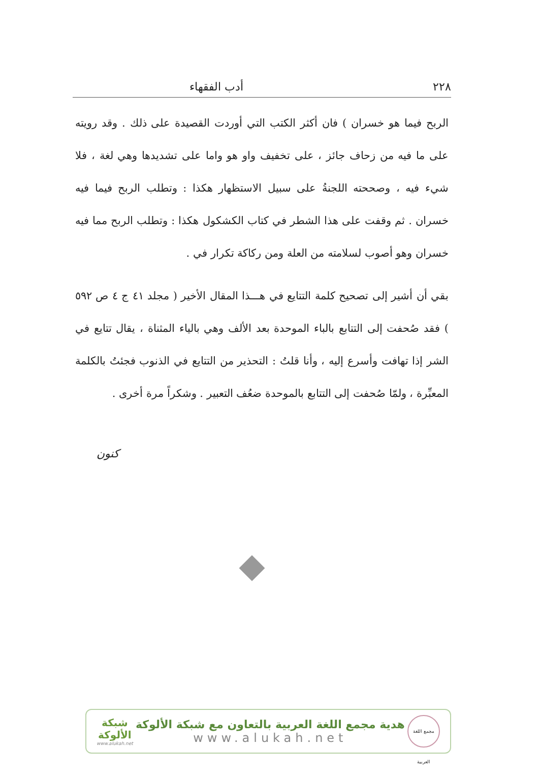٢٢٨ أدب الفقهاء
الربح فيما هو خسران ) فان أكثر الكتب التي أوردت القصيدة على ذلك . وقد رويته على ما فيه من زحاف جائز ، على تخفيف واو هو واما على تشديدها وهي لغة ، فلا شيء فيه ، وصححته اللجنةُ على سبيل الاستظهار هكذا : وتطلب الربح فيما فيه خسران . ثم وقفت على هذا الشطر في كتاب الكشكول هكذا : وتطلب الربح مما فيه خسران وهو أصوب لسلامته من العلة ومن ركاكة تكرار في .
بقي أن أشير إلى تصحيح كلمة التتايع في هـــذا المقال الأخير ( مجلد ٤١ ج ٤ ص ٥٩٢ ) فقد صُحفت إلى التتابع بالباء الموحدة بعد الألف وهي بالياء المثناة ، يقال تتايع في الشر إذا تهافت وأسرع إليه ، وأنا قلتُ : التحذير من التتايع في الذنوب فجئتُ بالكلمة المعبِّرة ، ولمّا صُحفت إلى التتابع بالموحدة ضعُف التعبير . وشكراً مرة أخرى .
كنون
مجمع اللغة العربية
هدية مجمع اللغة العربية بالتعاون مع شبكة الألوكة
www.alukah.net
شبكة
الألوكة
www.alukah.net